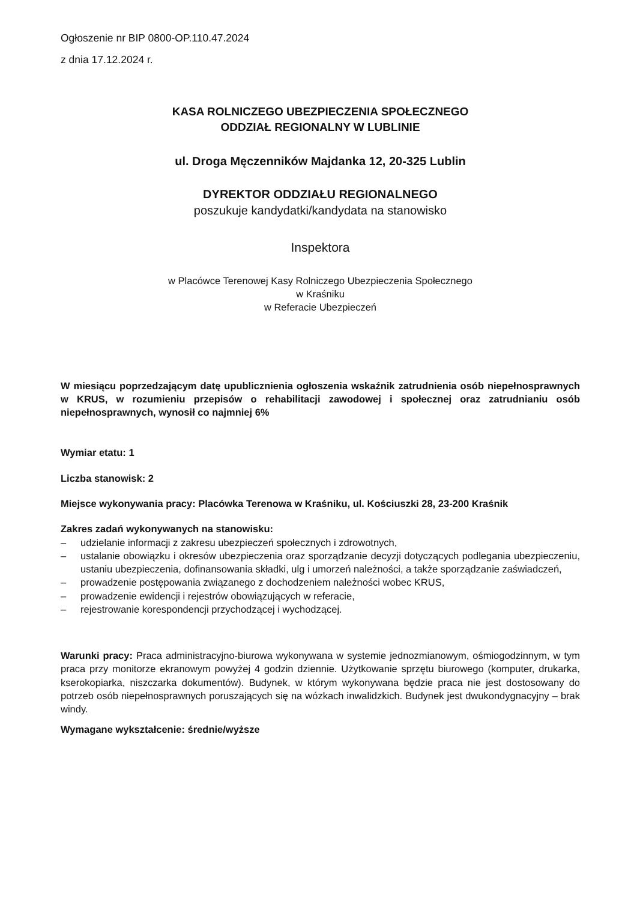Ogłoszenie nr BIP 0800-OP.110.47.2024
z dnia 17.12.2024 r.
KASA ROLNICZEGO UBEZPIECZENIA SPOŁECZNEGO
ODDZIAŁ REGIONALNY W LUBLINIE
ul. Droga Męczenników Majdanka 12, 20-325 Lublin
DYREKTOR ODDZIAŁU REGIONALNEGO
poszukuje kandydatki/kandydata na stanowisko
Inspektora
w Placówce Terenowej Kasy Rolniczego Ubezpieczenia Społecznego
w Kraśniku
w Referacie Ubezpieczeń
W miesiącu poprzedzającym datę upublicznienia ogłoszenia wskaźnik zatrudnienia osób niepełnosprawnych w KRUS, w rozumieniu przepisów o rehabilitacji zawodowej i społecznej oraz zatrudnianiu osób niepełnosprawnych, wynosił co najmniej 6%
Wymiar etatu: 1
Liczba stanowisk: 2
Miejsce wykonywania pracy: Placówka Terenowa w Kraśniku, ul. Kościuszki 28, 23-200 Kraśnik
Zakres zadań wykonywanych na stanowisku:
– udzielanie informacji z zakresu ubezpieczeń społecznych i zdrowotnych,
– ustalanie obowiązku i okresów ubezpieczenia oraz sporządzanie decyzji dotyczących podlegania ubezpieczeniu, ustaniu ubezpieczenia, dofinansowania składki, ulg i umorzeń należności, a także sporządzanie zaświadczeń,
– prowadzenie postępowania związanego z dochodzeniem należności wobec KRUS,
– prowadzenie ewidencji i rejestrów obowiązujących w referacie,
– rejestrowanie korespondencji przychodzącej i wychodzącej.
Warunki pracy: Praca administracyjno-biurowa wykonywana w systemie jednozmianowym, ośmiogodzinnym, w tym praca przy monitorze ekranowym powyżej 4 godzin dziennie. Użytkowanie sprzętu biurowego (komputer, drukarka, kserokopiarka, niszczarka dokumentów). Budynek, w którym wykonywana będzie praca nie jest dostosowany do potrzeb osób niepełnosprawnych poruszających się na wózkach inwalidzkich. Budynek jest dwukondygnacyjny – brak windy.
Wymagane wykształcenie: średnie/wyższe